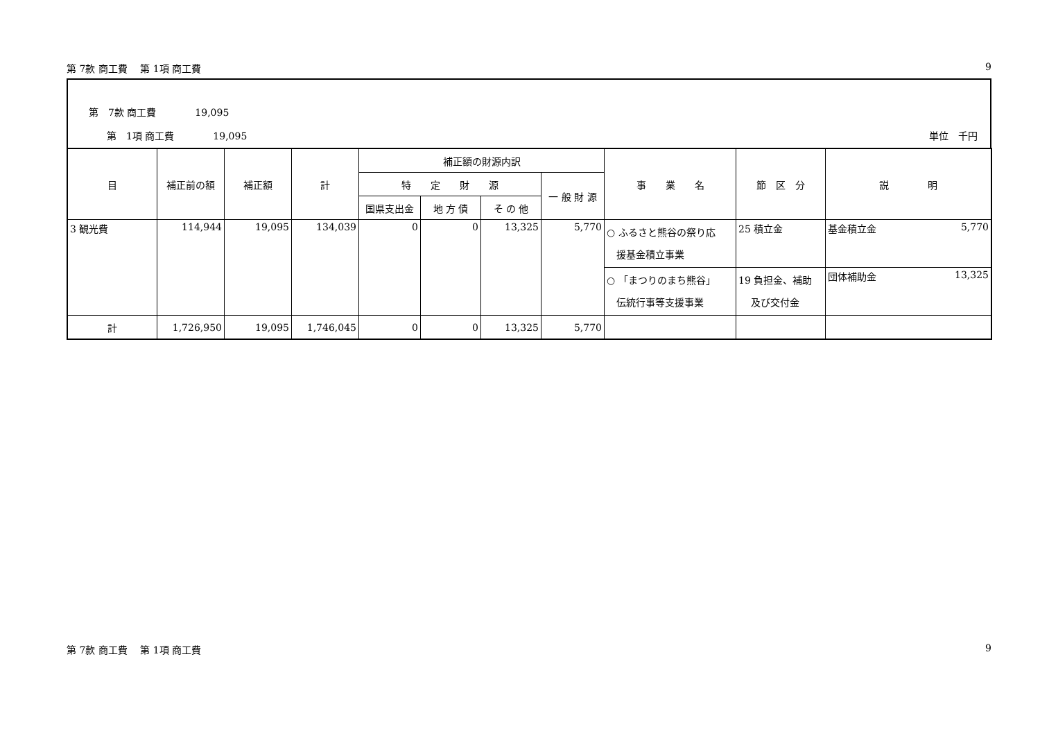第 7款 商工費　 第 1項 商工費 9
第　7款 商工費　　　　19,095
第　1項 商工費　　　　19,095 単位　千円
| 目 | 補正前の額 | 補正額 | 計 | 補正額の財源内訳 | | | | 事 業 名 | 節 区 分 | 説 明 |
| --- | --- | --- | --- | --- | --- | --- | --- | --- | --- | --- |
| | | | | 特 定 財 源 | | | 一 般 財 源 | | | |
| | | | | 国県支出金 | 地 方 債 | そ の 他 | | | | |
| 3 観光費 | 114,944 | 19,095 | 134,039 | 0 | 0 | 13,325 | 5,770 | ○ ふるさと熊谷の祭り応 援基金積立事業 | 25 積立金 | 基金積立金 5,770 |
| | | | | | | | | ○ 「まつりのまち熊谷」 伝統行事等支援事業 | 19 負担金、補助 及び交付金 | 団体補助金 13,325 |
| 計 | 1,726,950 | 19,095 | 1,746,045 | 0 | 0 | 13,325 | 5,770 | | | |
第 7款 商工費　 第 1項 商工費 9